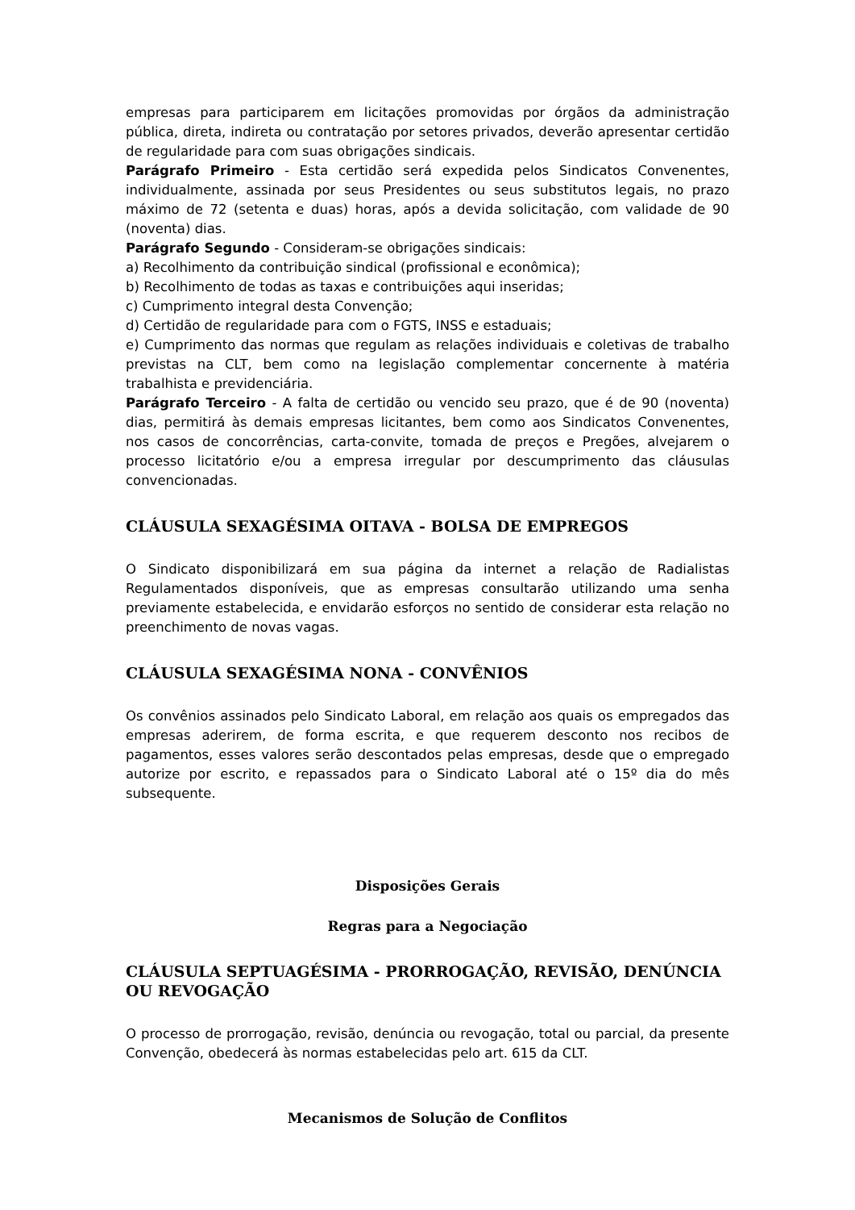empresas para participarem em licitações promovidas por órgãos da administração pública, direta, indireta ou contratação por setores privados, deverão apresentar certidão de regularidade para com suas obrigações sindicais.
Parágrafo Primeiro - Esta certidão será expedida pelos Sindicatos Convenentes, individualmente, assinada por seus Presidentes ou seus substitutos legais, no prazo máximo de 72 (setenta e duas) horas, após a devida solicitação, com validade de 90 (noventa) dias.
Parágrafo Segundo - Consideram-se obrigações sindicais:
a) Recolhimento da contribuição sindical (profissional e econômica);
b) Recolhimento de todas as taxas e contribuições aqui inseridas;
c) Cumprimento integral desta Convenção;
d) Certidão de regularidade para com o FGTS, INSS e estaduais;
e) Cumprimento das normas que regulam as relações individuais e coletivas de trabalho previstas na CLT, bem como na legislação complementar concernente à matéria trabalhista e previdenciária.
Parágrafo Terceiro - A falta de certidão ou vencido seu prazo, que é de 90 (noventa) dias, permitirá às demais empresas licitantes, bem como aos Sindicatos Convenentes, nos casos de concorrências, carta-convite, tomada de preços e Pregões, alvejarem o processo licitatório e/ou a empresa irregular por descumprimento das cláusulas convencionadas.
CLÁUSULA SEXAGÉSIMA OITAVA - BOLSA DE EMPREGOS
O Sindicato disponibilizará em sua página da internet a relação de Radialistas Regulamentados disponíveis, que as empresas consultarão utilizando uma senha previamente estabelecida, e envidarão esforços no sentido de considerar esta relação no preenchimento de novas vagas.
CLÁUSULA SEXAGÉSIMA NONA - CONVÊNIOS
Os convênios assinados pelo Sindicato Laboral, em relação aos quais os empregados das empresas aderirem, de forma escrita, e que requerem desconto nos recibos de pagamentos, esses valores serão descontados pelas empresas, desde que o empregado autorize por escrito, e repassados para o Sindicato Laboral até o 15º dia do mês subsequente.
Disposições Gerais
Regras para a Negociação
CLÁUSULA SEPTUAGÉSIMA - PRORROGAÇÃO, REVISÃO, DENÚNCIA OU REVOGAÇÃO
O processo de prorrogação, revisão, denúncia ou revogação, total ou parcial, da presente Convenção, obedecerá às normas estabelecidas pelo art. 615 da CLT.
Mecanismos de Solução de Conflitos